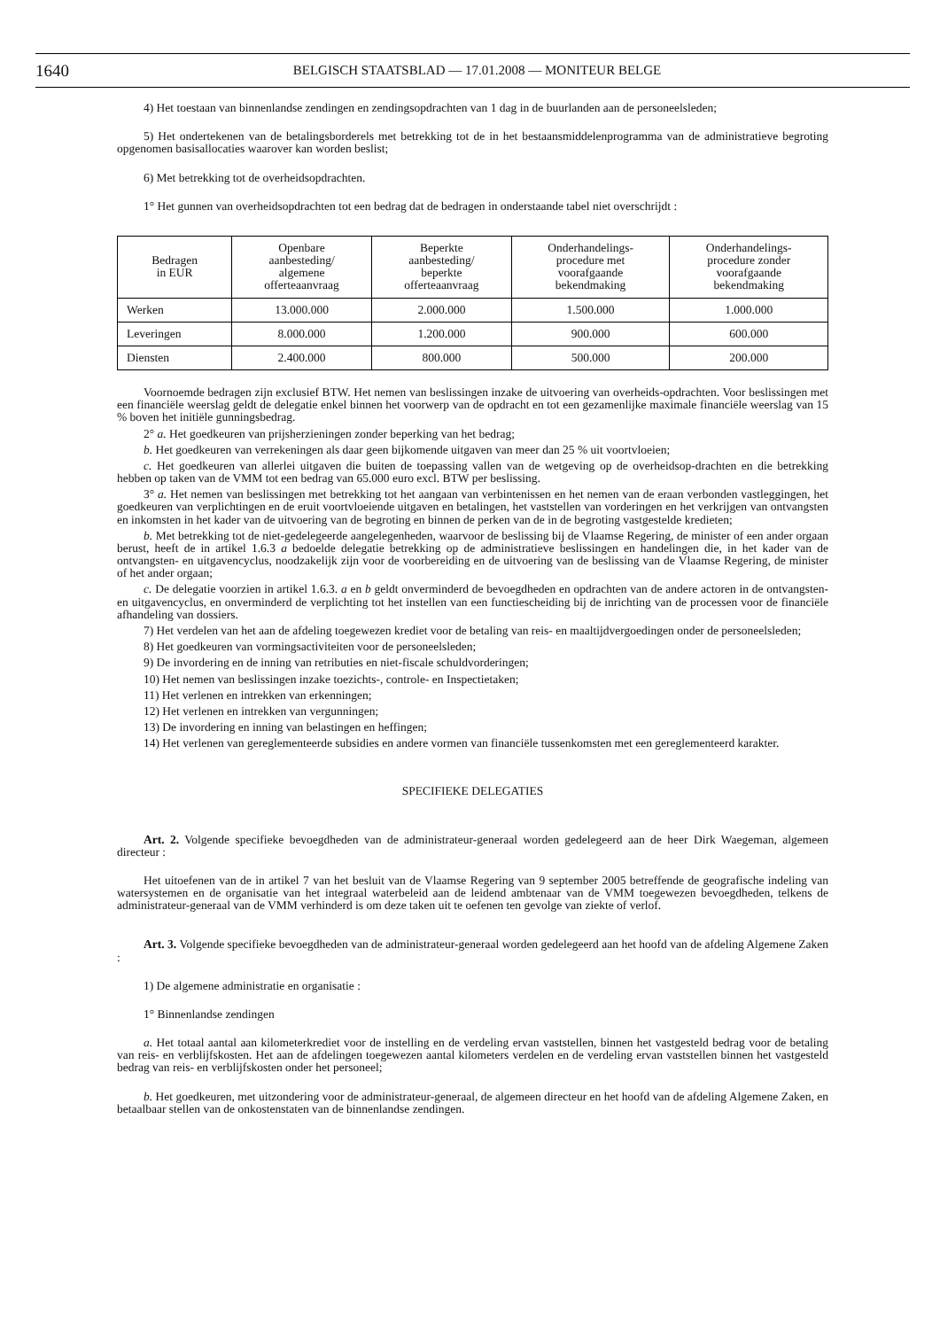1640 BELGISCH STAATSBLAD — 17.01.2008 — MONITEUR BELGE
4) Het toestaan van binnenlandse zendingen en zendingsopdrachten van 1 dag in de buurlanden aan de personeelsleden;
5) Het ondertekenen van de betalingsborderels met betrekking tot de in het bestaansmiddelenprogramma van de administratieve begroting opgenomen basisallocaties waarover kan worden beslist;
6) Met betrekking tot de overheidsopdrachten.
1° Het gunnen van overheidsopdrachten tot een bedrag dat de bedragen in onderstaande tabel niet overschrijdt :
| Bedragen in EUR | Openbare aanbesteding/ algemene offerteaanvraag | Beperkte aanbesteding/ beperkte offerteaanvraag | Onderhandelings- procedure met voorafgaande bekendmaking | Onderhandelings- procedure zonder voorafgaande bekendmaking |
| --- | --- | --- | --- | --- |
| Werken | 13.000.000 | 2.000.000 | 1.500.000 | 1.000.000 |
| Leveringen | 8.000.000 | 1.200.000 | 900.000 | 600.000 |
| Diensten | 2.400.000 | 800.000 | 500.000 | 200.000 |
Voornoemde bedragen zijn exclusief BTW. Het nemen van beslissingen inzake de uitvoering van overheids-opdrachten. Voor beslissingen met een financiële weerslag geldt de delegatie enkel binnen het voorwerp van de opdracht en tot een gezamenlijke maximale financiële weerslag van 15 % boven het initiële gunningsbedrag.
2° a. Het goedkeuren van prijsherzieningen zonder beperking van het bedrag;
b. Het goedkeuren van verrekeningen als daar geen bijkomende uitgaven van meer dan 25 % uit voortvloeien;
c. Het goedkeuren van allerlei uitgaven die buiten de toepassing vallen van de wetgeving op de overheidsop-drachten en die betrekking hebben op taken van de VMM tot een bedrag van 65.000 euro excl. BTW per beslissing.
3° a. Het nemen van beslissingen met betrekking tot het aangaan van verbintenissen en het nemen van de eraan verbonden vastleggingen, het goedkeuren van verplichtingen en de eruit voortvloeiende uitgaven en betalingen, het vaststellen van vorderingen en het verkrijgen van ontvangsten en inkomsten in het kader van de uitvoering van de begroting en binnen de perken van de in de begroting vastgestelde kredieten;
b. Met betrekking tot de niet-gedelegeerde aangelegenheden, waarvoor de beslissing bij de Vlaamse Regering, de minister of een ander orgaan berust, heeft de in artikel 1.6.3 a bedoelde delegatie betrekking op de administratieve beslissingen en handelingen die, in het kader van de ontvangsten- en uitgavencyclus, noodzakelijk zijn voor de voorbereiding en de uitvoering van de beslissing van de Vlaamse Regering, de minister of het ander orgaan;
c. De delegatie voorzien in artikel 1.6.3. a en b geldt onverminderd de bevoegdheden en opdrachten van de andere actoren in de ontvangsten- en uitgavencyclus, en onverminderd de verplichting tot het instellen van een functiescheiding bij de inrichting van de processen voor de financiële afhandeling van dossiers.
7) Het verdelen van het aan de afdeling toegewezen krediet voor de betaling van reis- en maaltijdvergoedingen onder de personeelsleden;
8) Het goedkeuren van vormingsactiviteiten voor de personeelsleden;
9) De invordering en de inning van retributies en niet-fiscale schuldvorderingen;
10) Het nemen van beslissingen inzake toezichts-, controle- en Inspectietaken;
11) Het verlenen en intrekken van erkenningen;
12) Het verlenen en intrekken van vergunningen;
13) De invordering en inning van belastingen en heffingen;
14) Het verlenen van gereglementeerde subsidies en andere vormen van financiële tussenkomsten met een gereglementeerd karakter.
SPECIFIEKE DELEGATIES
Art. 2. Volgende specifieke bevoegdheden van de administrateur-generaal worden gedelegeerd aan de heer Dirk Waegeman, algemeen directeur :
Het uitoefenen van de in artikel 7 van het besluit van de Vlaamse Regering van 9 september 2005 betreffende de geografische indeling van watersystemen en de organisatie van het integraal waterbeleid aan de leidend ambtenaar van de VMM toegewezen bevoegdheden, telkens de administrateur-generaal van de VMM verhinderd is om deze taken uit te oefenen ten gevolge van ziekte of verlof.
Art. 3. Volgende specifieke bevoegdheden van de administrateur-generaal worden gedelegeerd aan het hoofd van de afdeling Algemene Zaken :
1) De algemene administratie en organisatie :
1° Binnenlandse zendingen
a. Het totaal aantal aan kilometerkrediet voor de instelling en de verdeling ervan vaststellen, binnen het vastgesteld bedrag voor de betaling van reis- en verblijfskosten. Het aan de afdelingen toegewezen aantal kilometers verdelen en de verdeling ervan vaststellen binnen het vastgesteld bedrag van reis- en verblijfskosten onder het personeel;
b. Het goedkeuren, met uitzondering voor de administrateur-generaal, de algemeen directeur en het hoofd van de afdeling Algemene Zaken, en betaalbaar stellen van de onkostenstaten van de binnenlandse zendingen.